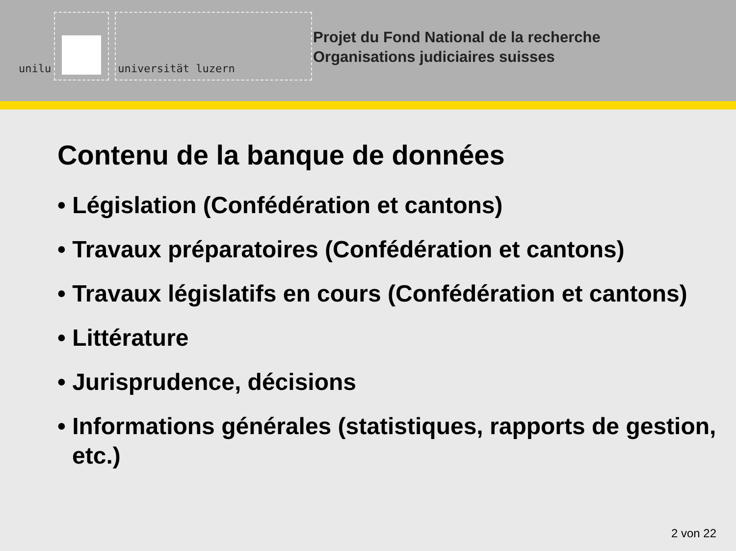unilu
universität luzern
Projet du Fond National de la recherche
Organisations judiciaires suisses
Contenu de la banque de données
• Législation (Confédération et cantons)
• Travaux préparatoires (Confédération et cantons)
• Travaux législatifs en cours (Confédération et cantons)
• Littérature
• Jurisprudence, décisions
• Informations générales (statistiques, rapports de gestion, etc.)
2 von 22